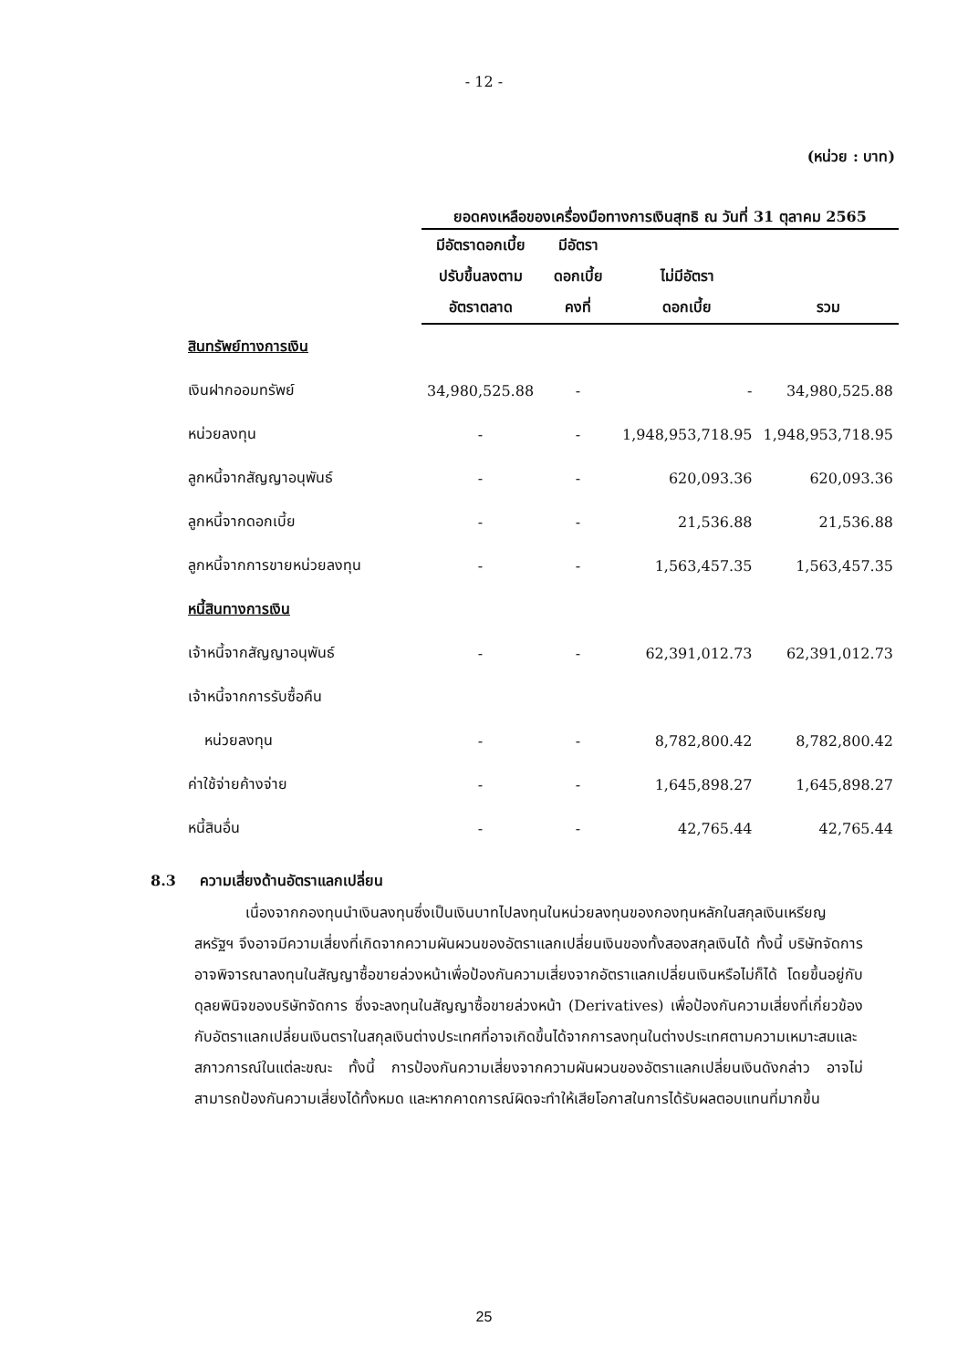- 12 -
(หน่วย : บาท)
| | ยอดคงเหลือของเครื่องมือทางการเงินสุทธิ ณ วันที่ 31 ตุลาคม 2565 | | | |
| --- | --- | --- | --- | --- |
| | มีอัตราดอกเบี้ย ปรับขึ้นลงตาม อัตราตลาด | มีอัตรา ดอกเบี้ยคงที่ | ไม่มีอัตรา ดอกเบี้ย | รวม |
| สินทรัพย์ทางการเงิน | | | | |
| เงินฝากออมทรัพย์ | 34,980,525.88 | - | - | 34,980,525.88 |
| หน่วยลงทุน | - | - | 1,948,953,718.95 | 1,948,953,718.95 |
| ลูกหนี้จากสัญญาอนุพันธ์ | - | - | 620,093.36 | 620,093.36 |
| ลูกหนี้จากดอกเบี้ย | - | - | 21,536.88 | 21,536.88 |
| ลูกหนี้จากการขายหน่วยลงทุน | - | - | 1,563,457.35 | 1,563,457.35 |
| หนี้สินทางการเงิน | | | | |
| เจ้าหนี้จากสัญญาอนุพันธ์ | - | - | 62,391,012.73 | 62,391,012.73 |
| เจ้าหนี้จากการรับซื้อคืน | | | | |
| หน่วยลงทุน | - | - | 8,782,800.42 | 8,782,800.42 |
| ค่าใช้จ่ายค้างจ่าย | - | - | 1,645,898.27 | 1,645,898.27 |
| หนี้สินอื่น | - | - | 42,765.44 | 42,765.44 |
8.3 ความเสี่ยงด้านอัตราแลกเปลี่ยน
เนื่องจากกองทุนนำเงินลงทุนซึ่งเป็นเงินบาทไปลงทุนในหน่วยลงทุนของกองทุนหลักในสกุลเงินเหรียญสหรัฐฯ จึงอาจมีความเสี่ยงที่เกิดจากความผันผวนของอัตราแลกเปลี่ยนเงินของทั้งสองสกุลเงินได้ ทั้งนี้ บริษัทจัดการอาจพิจารณาลงทุนในสัญญาซื้อขายล่วงหน้าเพื่อป้องกันความเสี่ยงจากอัตราแลกเปลี่ยนเงินหรือไม่ก็ได้ โดยขึ้นอยู่กับดุลยพินิจของบริษัทจัดการ ซึ่งจะลงทุนในสัญญาซื้อขายล่วงหน้า (Derivatives) เพื่อป้องกันความเสี่ยงที่เกี่ยวข้องกับอัตราแลกเปลี่ยนเงินตราในสกุลเงินต่างประเทศที่อาจเกิดขึ้นได้จากการลงทุนในต่างประเทศตามความเหมาะสมและสภาวการณ์ในแต่ละขณะ ทั้งนี้ การป้องกันความเสี่ยงจากความผันผวนของอัตราแลกเปลี่ยนเงินดังกล่าว อาจไม่สามารถป้องกันความเสี่ยงได้ทั้งหมด และหากคาดการณ์ผิดจะทำให้เสียโอกาสในการได้รับผลตอบแทนที่มากขึ้น
25